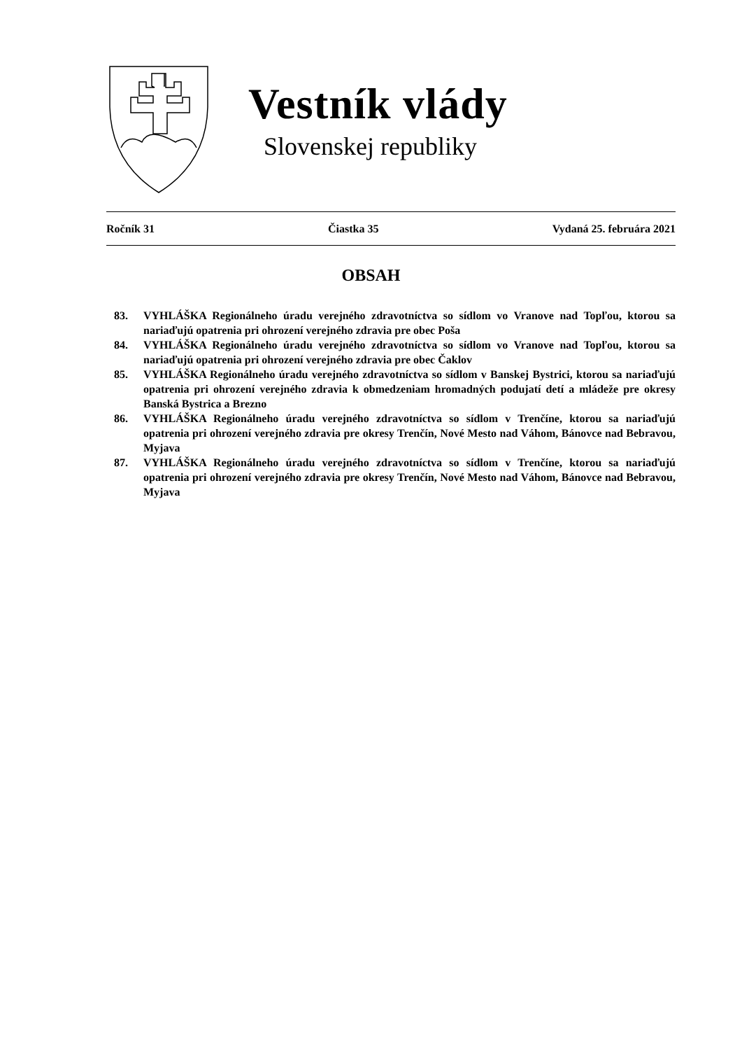Vestník vlády
Slovenskej republiky
Ročník 31 Čiastka 35 Vydaná 25. februára 2021
OBSAH
83. VYHLÁŠKA Regionálneho úradu verejného zdravotníctva so sídlom vo Vranove nad Topľou, ktorou sa nariaďujú opatrenia pri ohrození verejného zdravia pre obec Poša
84. VYHLÁŠKA Regionálneho úradu verejného zdravotníctva so sídlom vo Vranove nad Topľou, ktorou sa nariaďujú opatrenia pri ohrození verejného zdravia pre obec Čaklov
85. VYHLÁŠKA Regionálneho úradu verejného zdravotníctva so sídlom v Banskej Bystrici, ktorou sa nariaďujú opatrenia pri ohrození verejného zdravia k obmedzeniam hromadných podujatí detí a mládeže pre okresy Banská Bystrica a Brezno
86. VYHLÁŠKA Regionálneho úradu verejného zdravotníctva so sídlom v Trenčíne, ktorou sa nariaďujú opatrenia pri ohrození verejného zdravia pre okresy Trenčín, Nové Mesto nad Váhom, Bánovce nad Bebravou, Myjava
87. VYHLÁŠKA Regionálneho úradu verejného zdravotníctva so sídlom v Trenčíne, ktorou sa nariaďujú opatrenia pri ohrození verejného zdravia pre okresy Trenčín, Nové Mesto nad Váhom, Bánovce nad Bebravou, Myjava